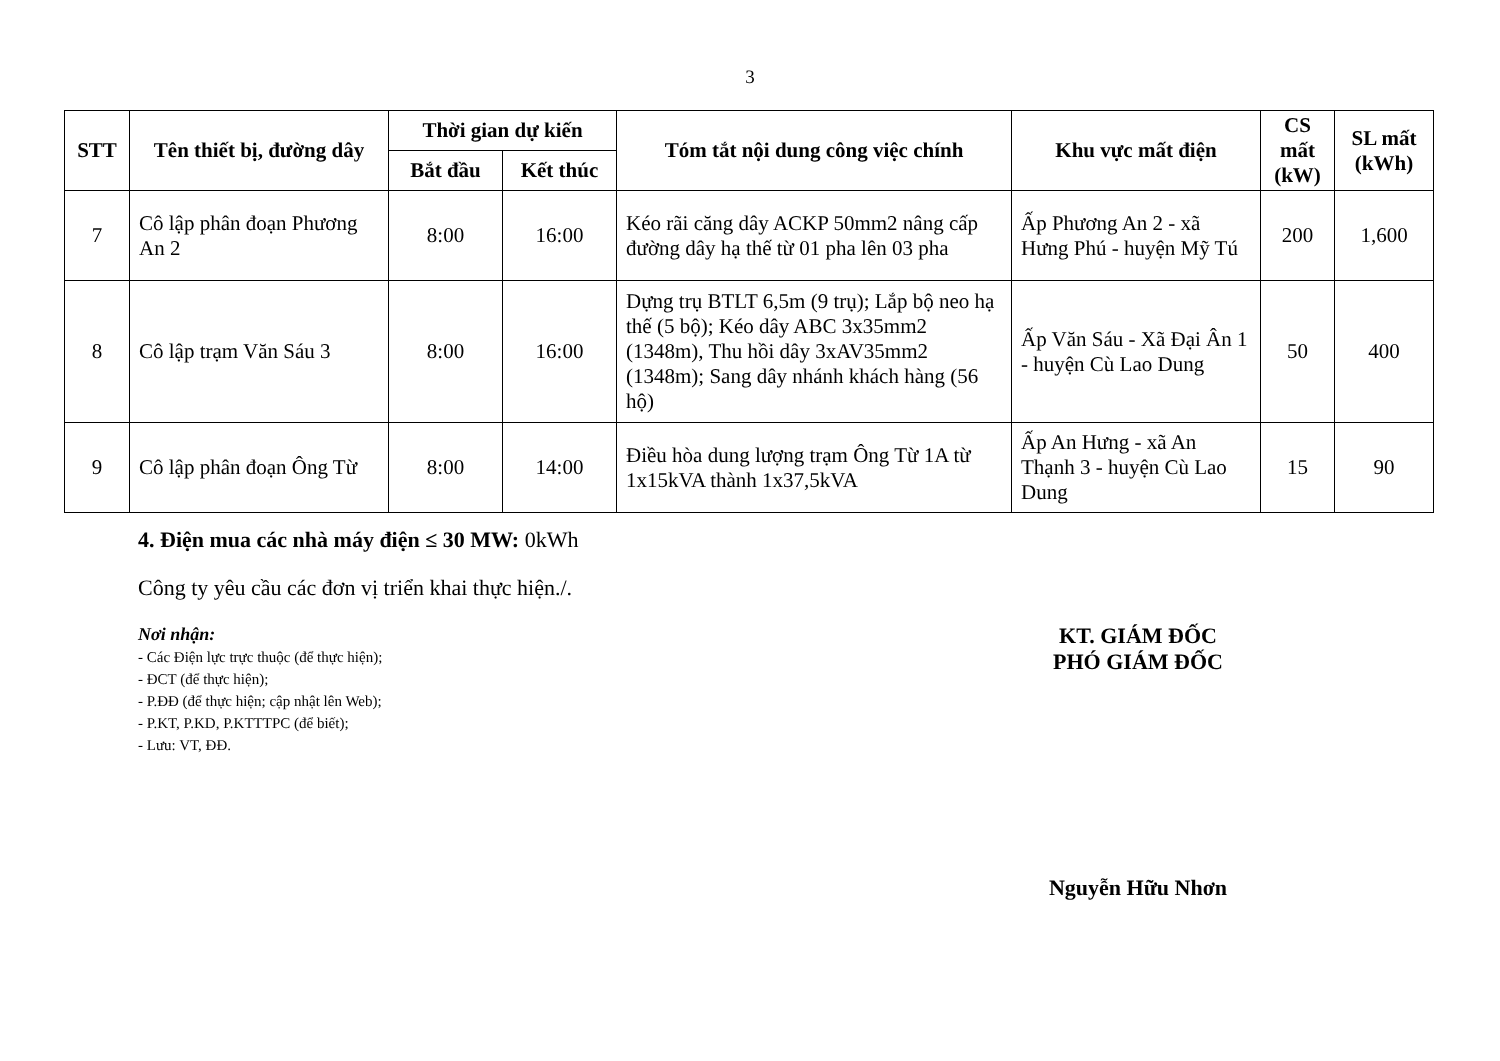3
| STT | Tên thiết bị, đường dây | Thời gian dự kiến | | Tóm tắt nội dung công việc chính | Khu vực mất điện | CS mất (kW) | SL mất (kWh) |
| --- | --- | --- | --- | --- | --- | --- | --- |
| | | Bắt đầu | Kết thúc | | | | |
| 7 | Cô lập phân đoạn Phương An 2 | 8:00 | 16:00 | Kéo rãi căng dây ACKP 50mm2 nâng cấp đường dây hạ thế từ 01 pha lên 03 pha | Ấp Phương An 2 - xã Hưng Phú - huyện Mỹ Tú | 200 | 1,600 |
| 8 | Cô lập trạm Văn Sáu 3 | 8:00 | 16:00 | Dựng trụ BTLT 6,5m (9 trụ); Lắp bộ neo hạ thế (5 bộ); Kéo dây ABC 3x35mm2 (1348m), Thu hồi dây 3xAV35mm2 (1348m); Sang dây nhánh khách hàng (56 hộ) | Ấp Văn Sáu - Xã Đại Ân 1 - huyện Cù Lao Dung | 50 | 400 |
| 9 | Cô lập phân đoạn Ông Từ | 8:00 | 14:00 | Điều hòa dung lượng trạm Ông Từ 1A từ 1x15kVA thành 1x37,5kVA | Ấp An Hưng - xã An Thạnh 3 - huyện Cù Lao Dung | 15 | 90 |
4. Điện mua các nhà máy điện ≤ 30 MW: 0kWh
Công ty yêu cầu các đơn vị triển khai thực hiện./.
Nơi nhận:
- Các Điện lực trực thuộc (để thực hiện);
- ĐCT (để thực hiện);
- P.ĐĐ (để thực hiện; cập nhật lên Web);
- P.KT, P.KD, P.KTTTPC (để biết);
- Lưu: VT, ĐĐ.
KT. GIÁM ĐỐC
PHÓ GIÁM ĐỐC
Nguyễn Hữu Nhơn